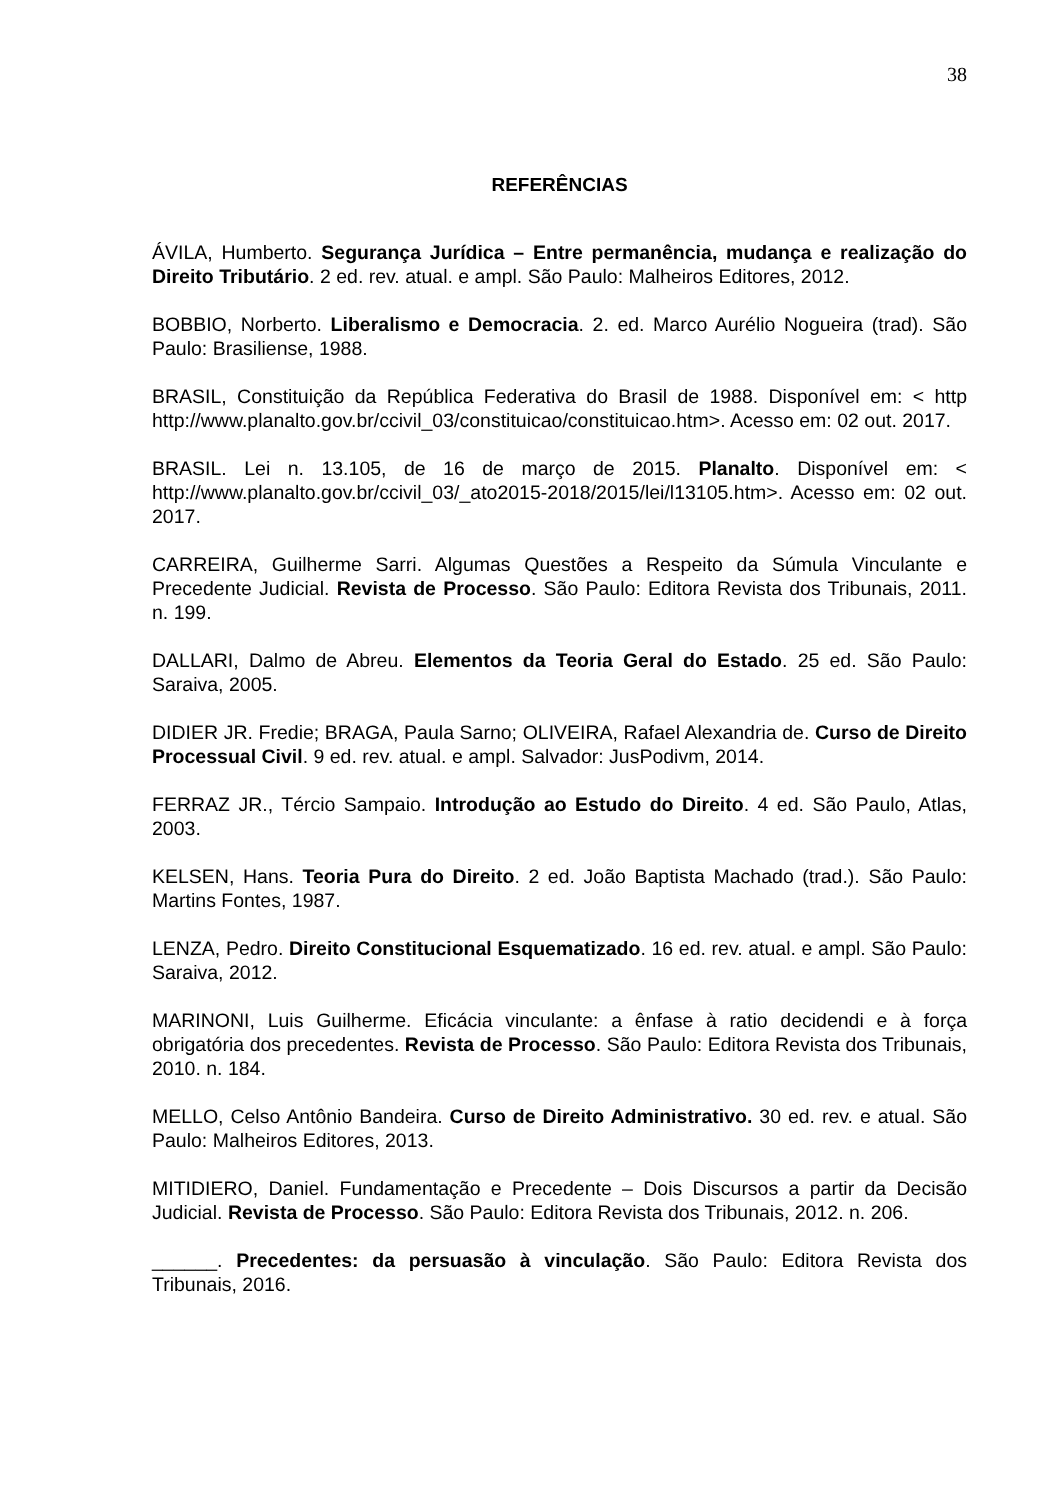38
REFERÊNCIAS
ÁVILA, Humberto. Segurança Jurídica – Entre permanência, mudança e realização do Direito Tributário. 2 ed. rev. atual. e ampl. São Paulo: Malheiros Editores, 2012.
BOBBIO, Norberto. Liberalismo e Democracia. 2. ed. Marco Aurélio Nogueira (trad). São Paulo: Brasiliense, 1988.
BRASIL, Constituição da República Federativa do Brasil de 1988. Disponível em: < http http://www.planalto.gov.br/ccivil_03/constituicao/constituicao.htm>. Acesso em: 02 out. 2017.
BRASIL. Lei n. 13.105, de 16 de março de 2015. Planalto. Disponível em: < http://www.planalto.gov.br/ccivil_03/_ato2015-2018/2015/lei/l13105.htm>. Acesso em: 02 out. 2017.
CARREIRA, Guilherme Sarri. Algumas Questões a Respeito da Súmula Vinculante e Precedente Judicial. Revista de Processo. São Paulo: Editora Revista dos Tribunais, 2011. n. 199.
DALLARI, Dalmo de Abreu. Elementos da Teoria Geral do Estado. 25 ed. São Paulo: Saraiva, 2005.
DIDIER JR. Fredie; BRAGA, Paula Sarno; OLIVEIRA, Rafael Alexandria de. Curso de Direito Processual Civil. 9 ed. rev. atual. e ampl. Salvador: JusPodivm, 2014.
FERRAZ JR., Tércio Sampaio. Introdução ao Estudo do Direito. 4 ed. São Paulo, Atlas, 2003.
KELSEN, Hans. Teoria Pura do Direito. 2 ed. João Baptista Machado (trad.). São Paulo: Martins Fontes, 1987.
LENZA, Pedro. Direito Constitucional Esquematizado. 16 ed. rev. atual. e ampl. São Paulo: Saraiva, 2012.
MARINONI, Luis Guilherme. Eficácia vinculante: a ênfase à ratio decidendi e à força obrigatória dos precedentes. Revista de Processo. São Paulo: Editora Revista dos Tribunais, 2010. n. 184.
MELLO, Celso Antônio Bandeira. Curso de Direito Administrativo. 30 ed. rev. e atual. São Paulo: Malheiros Editores, 2013.
MITIDIERO, Daniel. Fundamentação e Precedente – Dois Discursos a partir da Decisão Judicial. Revista de Processo. São Paulo: Editora Revista dos Tribunais, 2012. n. 206.
______. Precedentes: da persuasão à vinculação. São Paulo: Editora Revista dos Tribunais, 2016.